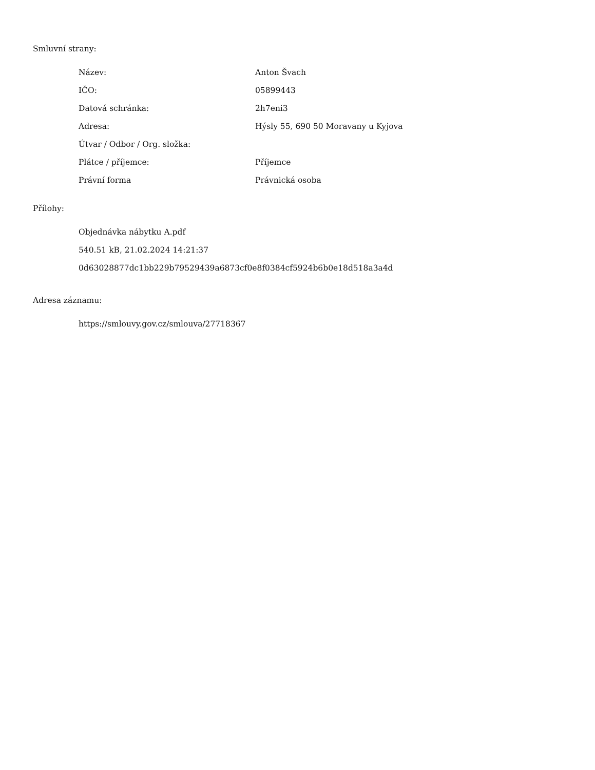Smluvní strany:
| Název: | Anton Švach |
| IČO: | 05899443 |
| Datová schránka: | 2h7eni3 |
| Adresa: | Hýsly 55, 690 50 Moravany u Kyjova |
| Útvar / Odbor / Org. složka: | |
| Plátce / příjemce: | Příjemce |
| Právní forma | Právnická osoba |
Přílohy:
Objednávka nábytku A.pdf
540.51 kB, 21.02.2024 14:21:37
0d63028877dc1bb229b79529439a6873cf0e8f0384cf5924b6b0e18d518a3a4d
Adresa záznamu:
https://smlouvy.gov.cz/smlouva/27718367